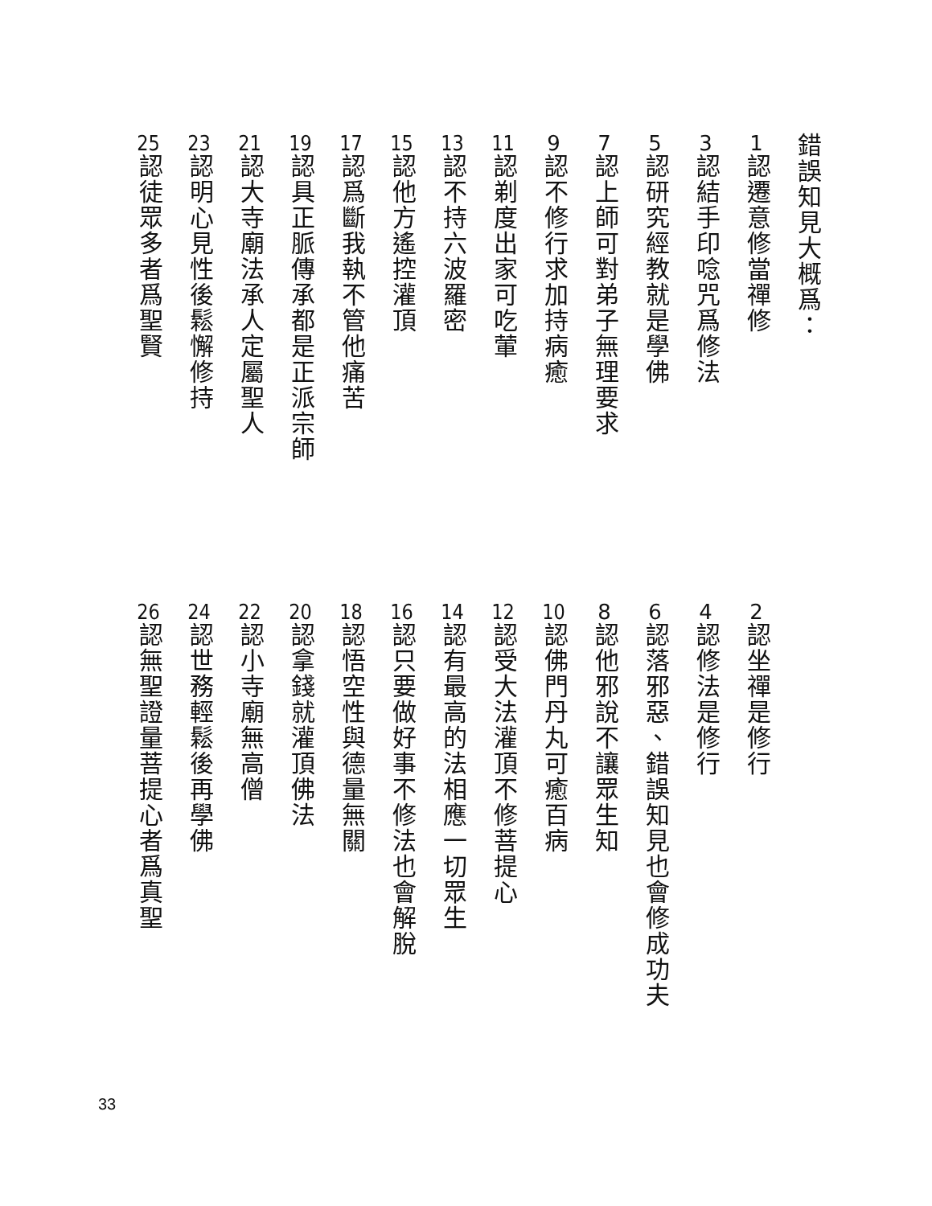錯誤知見大概爲：
1認遷意修當禪修
2認坐禪是修行
3認結手印唸咒爲修法
4認修法是修行
5認研究經教就是學佛
6認落邪惡、錯誤知見也會修成功夫
7認上師可對弟子無理要求
8認他邪說不讓眾生知
9認不修行求加持病癒
10認佛門丹丸可癒百病
11認剃度出家可吃葷
12認受大法灌頂不修菩提心
13認不持六波羅密
14認有最高的法相應一切眾生
15認他方遙控灌頂
16認只要做好事不修法也會解脫
17認爲斷我執不管他痛苦
18認悟空性與德量無關
19認具正脈傳承都是正派宗師
20認拿錢就灌頂佛法
21認大寺廟法承人定屬聖人
22認小寺廟無高僧
23認明心見性後鬆懈修持
24認世務輕鬆後再學佛
25認徒眾多者爲聖賢
26認無聖證量菩提心者爲真聖
33